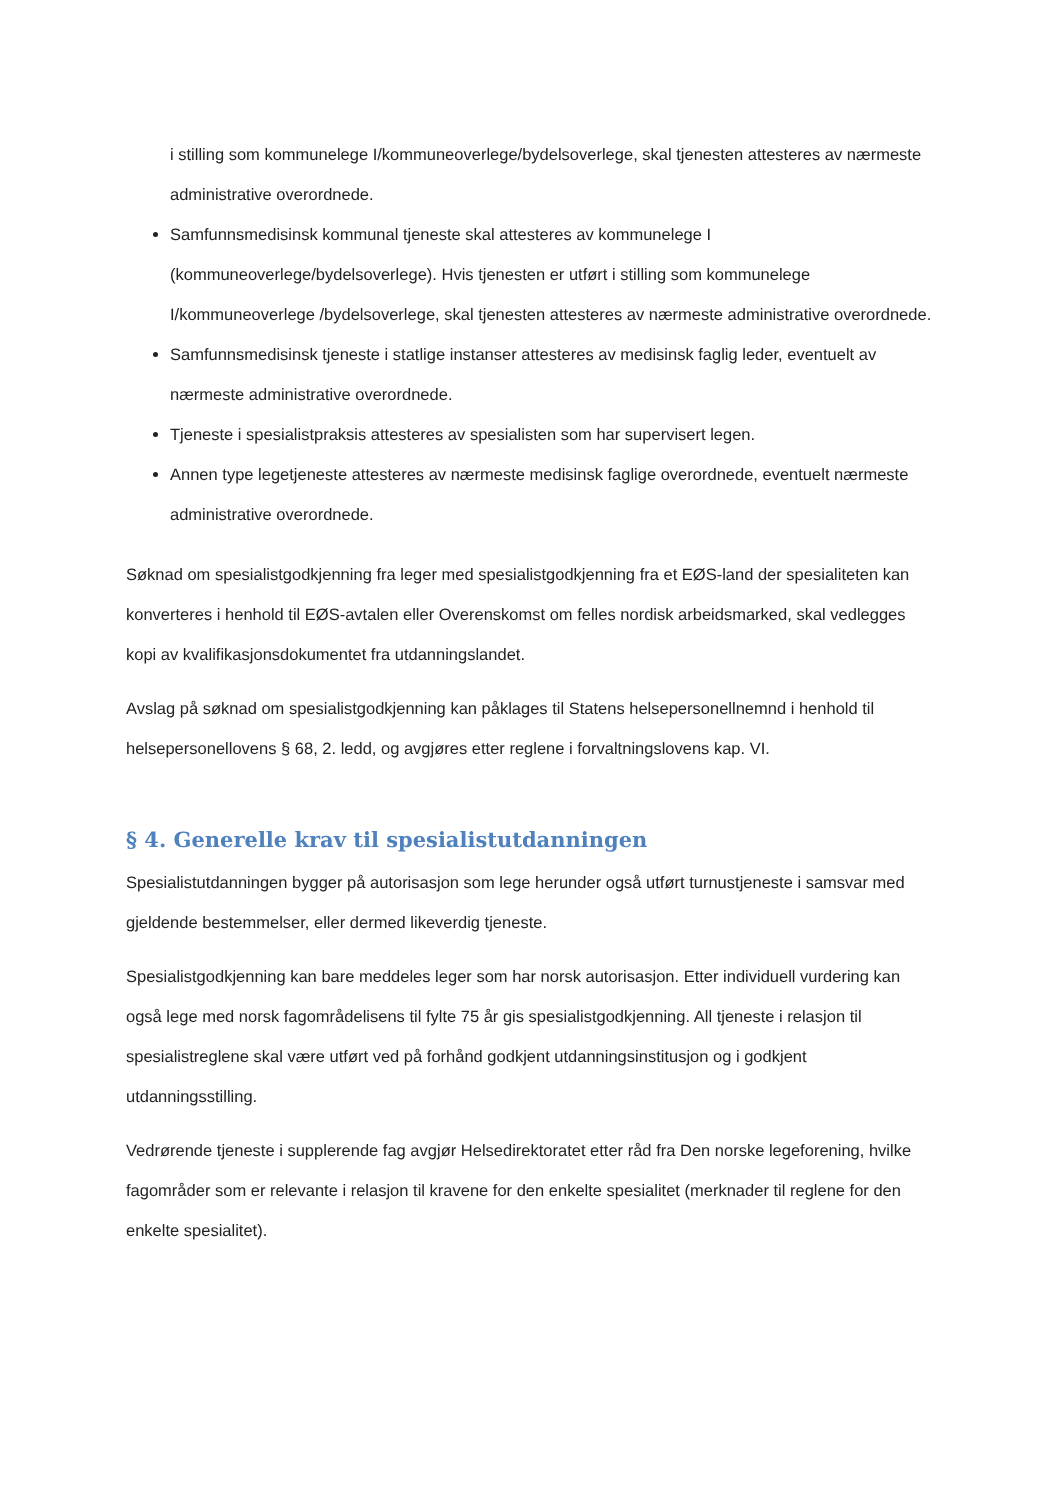i stilling som kommunelege I/kommuneoverlege/bydelsoverlege, skal tjenesten attesteres av nærmeste administrative overordnede.
Samfunnsmedisinsk kommunal tjeneste skal attesteres av kommunelege I (kommuneoverlege/bydelsoverlege). Hvis tjenesten er utført i stilling som kommunelege I/kommuneoverlege /bydelsoverlege, skal tjenesten attesteres av nærmeste administrative overordnede.
Samfunnsmedisinsk tjeneste i statlige instanser attesteres av medisinsk faglig leder, eventuelt av nærmeste administrative overordnede.
Tjeneste i spesialistpraksis attesteres av spesialisten som har supervisert legen.
Annen type legetjeneste attesteres av nærmeste medisinsk faglige overordnede, eventuelt nærmeste administrative overordnede.
Søknad om spesialistgodkjenning fra leger med spesialistgodkjenning fra et EØS-land der spesialiteten kan konverteres i henhold til EØS-avtalen eller Overenskomst om felles nordisk arbeidsmarked, skal vedlegges kopi av kvalifikasjonsdokumentet fra utdanningslandet.
Avslag på søknad om spesialistgodkjenning kan påklages til Statens helsepersonellnemnd i henhold til helsepersonellovens § 68, 2. ledd, og avgjøres etter reglene i forvaltningslovens kap. VI.
§ 4. Generelle krav til spesialistutdanningen
Spesialistutdanningen bygger på autorisasjon som lege herunder også utført turnustjeneste i samsvar med gjeldende bestemmelser, eller dermed likeverdig tjeneste.
Spesialistgodkjenning kan bare meddeles leger som har norsk autorisasjon. Etter individuell vurdering kan også lege med norsk fagområdelisens til fylte 75 år gis spesialistgodkjenning. All tjeneste i relasjon til spesialistreglene skal være utført ved på forhånd godkjent utdanningsinstitusjon og i godkjent utdanningsstilling.
Vedrørende tjeneste i supplerende fag avgjør Helsedirektoratet etter råd fra Den norske legeforening, hvilke fagområder som er relevante i relasjon til kravene for den enkelte spesialitet (merknader til reglene for den enkelte spesialitet).